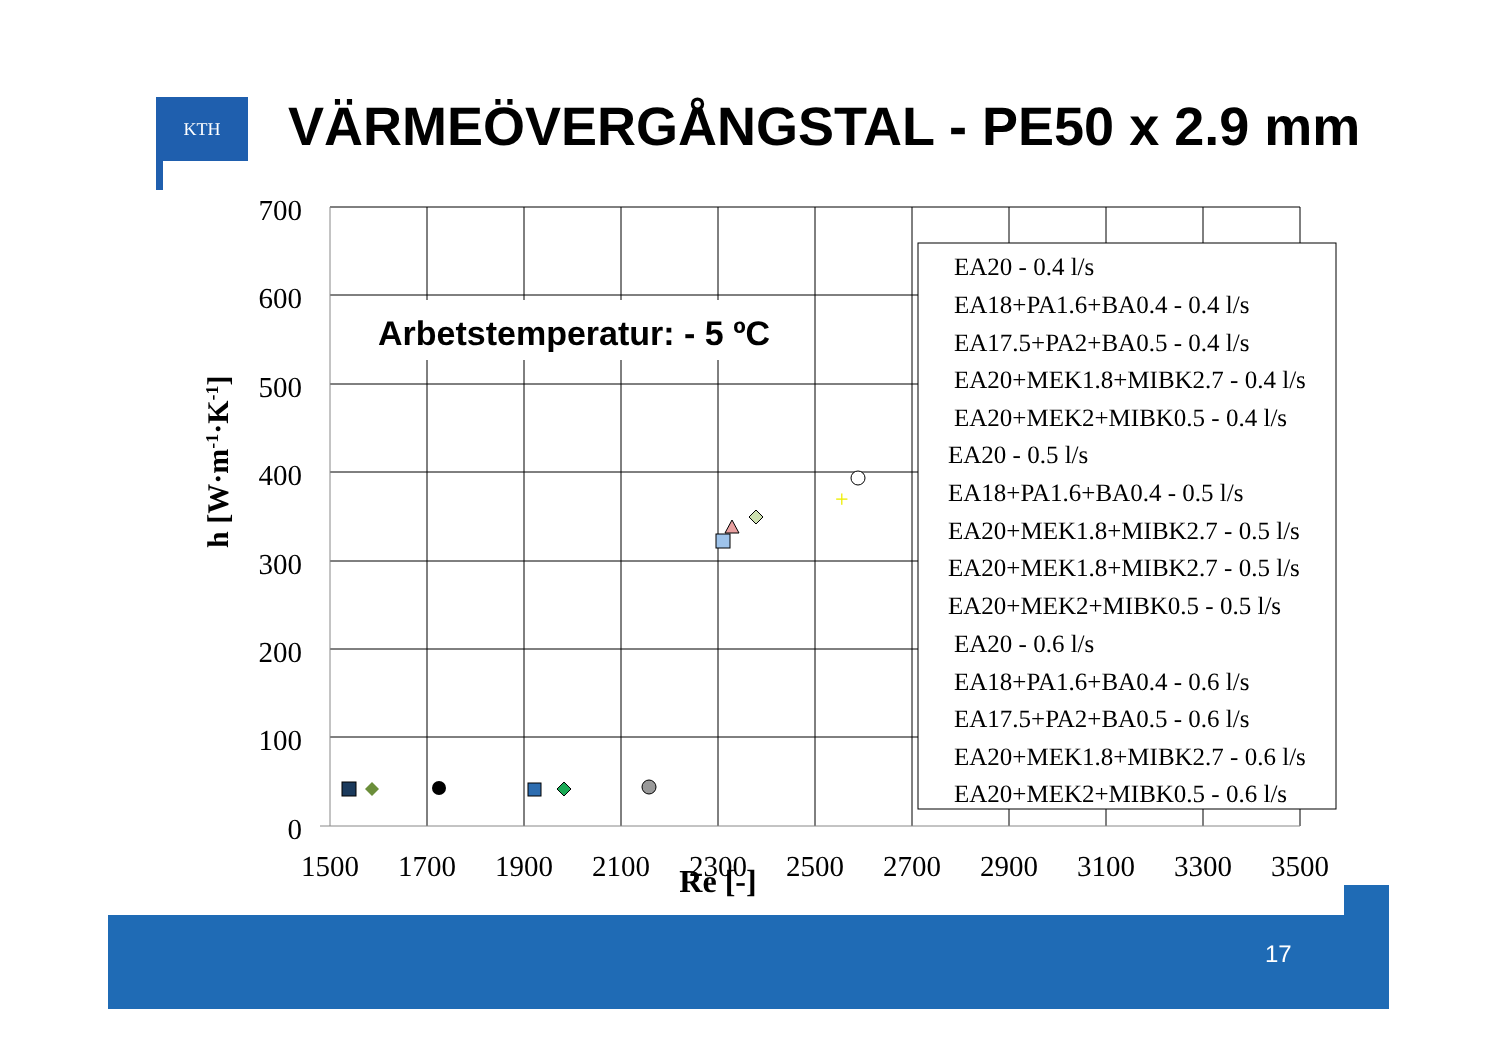KTH
VÄRMEÖVERGÅNGSTAL - PE50 x 2.9 mm
Arbetstemperatur: - 5 ºC
700
600
500
400
300
200
100
0
1500
1700
1900
2100
2300
2500
2700
2900
3100
3300
3500
Re [-]
h [W·m-1·K-1]
+
EA20 - 0.4 l/s
EA18+PA1.6+BA0.4 - 0.4 l/s
EA17.5+PA2+BA0.5 - 0.4 l/s
EA20+MEK1.8+MIBK2.7 - 0.4 l/s
EA20+MEK2+MIBK0.5 - 0.4 l/s
EA20 - 0.5 l/s
EA18+PA1.6+BA0.4 - 0.5 l/s
EA20+MEK1.8+MIBK2.7 - 0.5 l/s
EA20+MEK1.8+MIBK2.7 - 0.5 l/s
EA20+MEK2+MIBK0.5 - 0.5 l/s
EA20 - 0.6 l/s
EA18+PA1.6+BA0.4 - 0.6 l/s
EA17.5+PA2+BA0.5 - 0.6 l/s
EA20+MEK1.8+MIBK2.7 - 0.6 l/s
EA20+MEK2+MIBK0.5 - 0.6 l/s
17